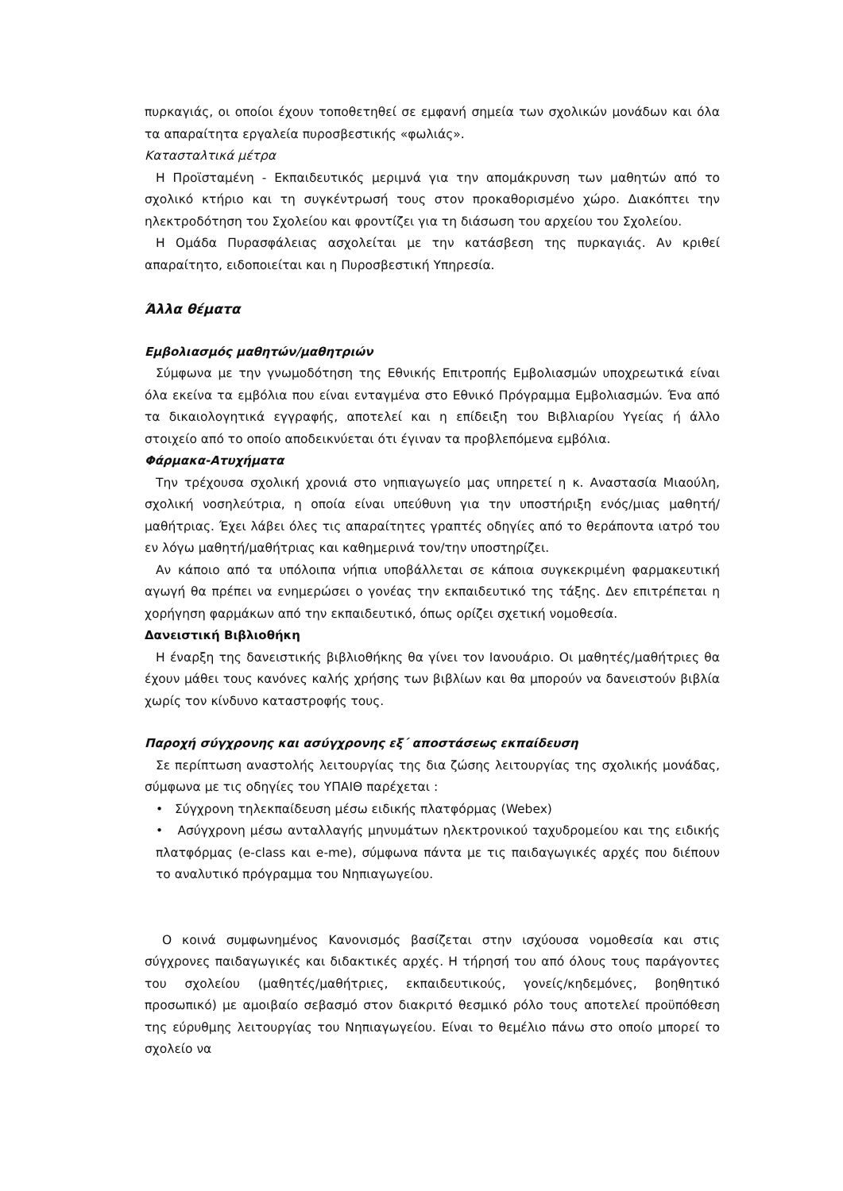πυρκαγιάς, οι οποίοι έχουν τοποθετηθεί σε εμφανή σημεία των σχολικών μονάδων και όλα τα απαραίτητα εργαλεία πυροσβεστικής «φωλιάς».
Κατασταλτικά μέτρα
Η Προϊσταμένη - Εκπαιδευτικός μεριμνά για την απομάκρυνση των μαθητών από το σχολικό κτήριο και τη συγκέντρωσή τους στον προκαθορισμένο χώρο. Διακόπτει την ηλεκτροδότηση του Σχολείου και φροντίζει για τη διάσωση του αρχείου του Σχολείου.
Η Ομάδα Πυρασφάλειας ασχολείται με την κατάσβεση της πυρκαγιάς. Αν κριθεί απαραίτητο, ειδοποιείται και η Πυροσβεστική Υπηρεσία.
Άλλα θέματα
Εμβολιασμός μαθητών/μαθητριών
Σύμφωνα με την γνωμοδότηση της Εθνικής Επιτροπής Εμβολιασμών υποχρεωτικά είναι όλα εκείνα τα εμβόλια που είναι ενταγμένα στο Εθνικό Πρόγραμμα Εμβολιασμών. Ένα από τα δικαιολογητικά εγγραφής, αποτελεί και η επίδειξη του Βιβλιαρίου Υγείας ή άλλο στοιχείο από το οποίο αποδεικνύεται ότι έγιναν τα προβλεπόμενα εμβόλια.
Φάρμακα-Ατυχήματα
Την τρέχουσα σχολική χρονιά στο νηπιαγωγείο μας υπηρετεί η κ. Αναστασία Μιαούλη, σχολική νοσηλεύτρια, η οποία είναι υπεύθυνη για την υποστήριξη ενός/μιας μαθητή/μαθήτριας. Έχει λάβει όλες τις απαραίτητες γραπτές οδηγίες από το θεράποντα ιατρό του εν λόγω μαθητή/μαθήτριας και καθημερινά τον/την υποστηρίζει.
Αν κάποιο από τα υπόλοιπα νήπια υποβάλλεται σε κάποια συγκεκριμένη φαρμακευτική αγωγή θα πρέπει να ενημερώσει ο γονέας την εκπαιδευτικό της τάξης. Δεν επιτρέπεται η χορήγηση φαρμάκων από την εκπαιδευτικό, όπως ορίζει σχετική νομοθεσία.
Δανειστική Βιβλιοθήκη
Η έναρξη της δανειστικής βιβλιοθήκης θα γίνει τον Ιανουάριο. Οι μαθητές/μαθήτριες θα έχουν μάθει τους κανόνες καλής χρήσης των βιβλίων και θα μπορούν να δανειστούν βιβλία χωρίς τον κίνδυνο καταστροφής τους.
Παροχή σύγχρονης και ασύγχρονης εξ΄ αποστάσεως εκπαίδευση
Σε περίπτωση αναστολής λειτουργίας της δια ζώσης λειτουργίας της σχολικής μονάδας, σύμφωνα με τις οδηγίες του ΥΠΑΙΘ παρέχεται :
• Σύγχρονη τηλεκπαίδευση μέσω ειδικής πλατφόρμας (Webex)
• Ασύγχρονη μέσω ανταλλαγής μηνυμάτων ηλεκτρονικού ταχυδρομείου και της ειδικής πλατφόρμας (e-class και e-me), σύμφωνα πάντα με τις παιδαγωγικές αρχές που διέπουν το αναλυτικό πρόγραμμα του Νηπιαγωγείου.
Ο κοινά συμφωνημένος Κανονισμός βασίζεται στην ισχύουσα νομοθεσία και στις σύγχρονες παιδαγωγικές και διδακτικές αρχές. Η τήρησή του από όλους τους παράγοντες του σχολείου (μαθητές/μαθήτριες, εκπαιδευτικούς, γονείς/κηδεμόνες, βοηθητικό προσωπικό) με αμοιβαίο σεβασμό στον διακριτό θεσμικό ρόλο τους αποτελεί προϋπόθεση της εύρυθμης λειτουργίας του Νηπιαγωγείου. Είναι το θεμέλιο πάνω στο οποίο μπορεί το σχολείο να